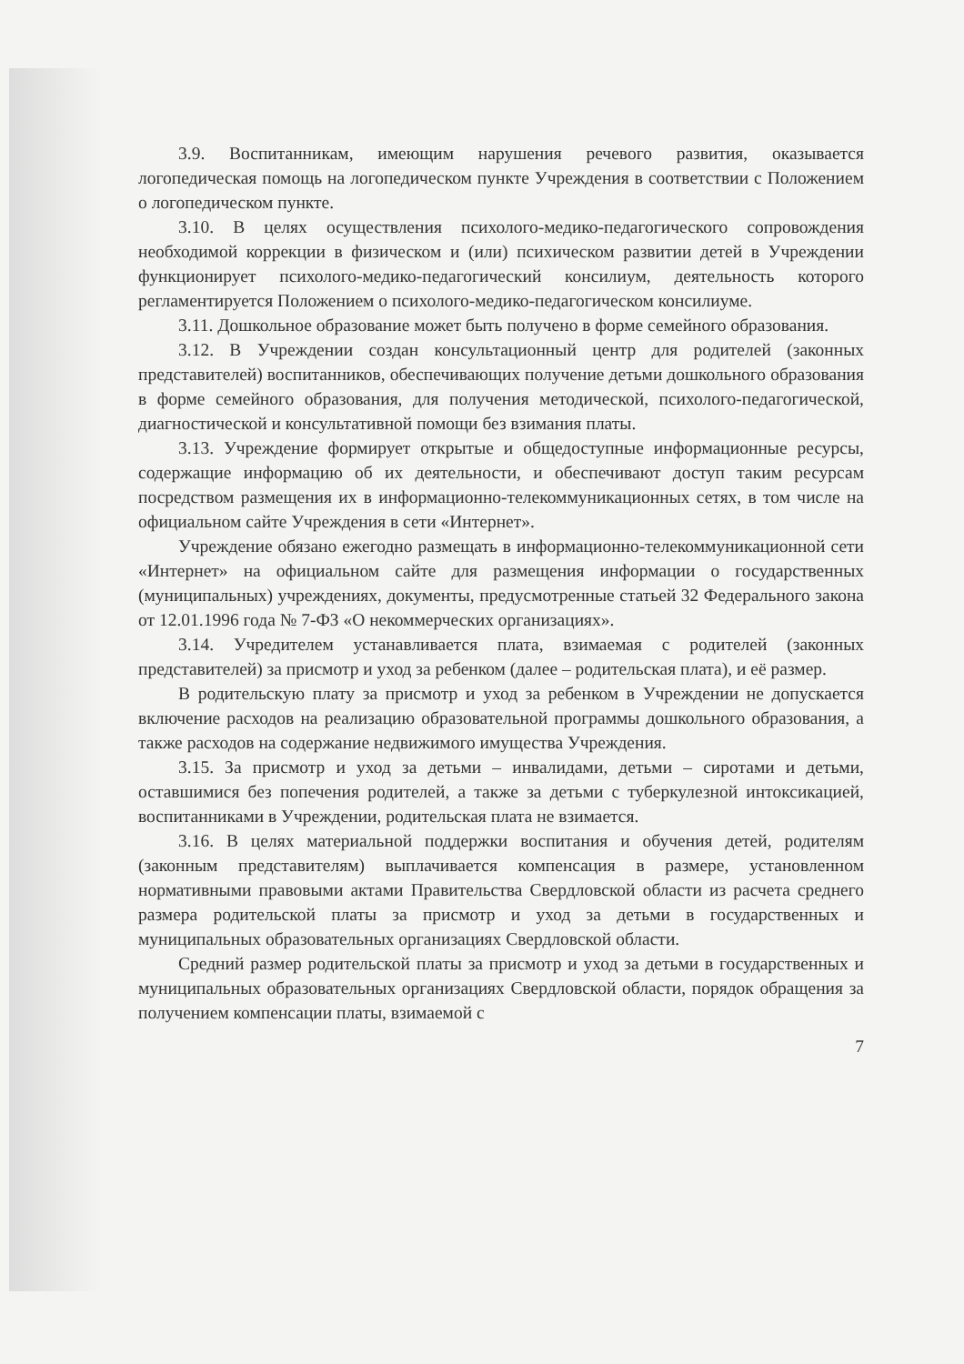3.9. Воспитанникам, имеющим нарушения речевого развития, оказывается логопедическая помощь на логопедическом пункте Учреждения в соответствии с Положением о логопедическом пункте.
3.10. В целях осуществления психолого-медико-педагогического сопровождения необходимой коррекции в физическом и (или) психическом развитии детей в Учреждении функционирует психолого-медико-педагогический консилиум, деятельность которого регламентируется Положением о психолого-медико-педагогическом консилиуме.
3.11. Дошкольное образование может быть получено в форме семейного образования.
3.12. В Учреждении создан консультационный центр для родителей (законных представителей) воспитанников, обеспечивающих получение детьми дошкольного образования в форме семейного образования, для получения методической, психолого-педагогической, диагностической и консультативной помощи без взимания платы.
3.13. Учреждение формирует открытые и общедоступные информационные ресурсы, содержащие информацию об их деятельности, и обеспечивают доступ таким ресурсам посредством размещения их в информационно-телекоммуникационных сетях, в том числе на официальном сайте Учреждения в сети «Интернет».
Учреждение обязано ежегодно размещать в информационно-телекоммуникационной сети «Интернет» на официальном сайте для размещения информации о государственных (муниципальных) учреждениях, документы, предусмотренные статьей 32 Федерального закона от 12.01.1996 года № 7-ФЗ «О некоммерческих организациях».
3.14. Учредителем устанавливается плата, взимаемая с родителей (законных представителей) за присмотр и уход за ребенком (далее – родительская плата), и её размер.
В родительскую плату за присмотр и уход за ребенком в Учреждении не допускается включение расходов на реализацию образовательной программы дошкольного образования, а также расходов на содержание недвижимого имущества Учреждения.
3.15. За присмотр и уход за детьми – инвалидами, детьми – сиротами и детьми, оставшимися без попечения родителей, а также за детьми с туберкулезной интоксикацией, воспитанниками в Учреждении, родительская плата не взимается.
3.16. В целях материальной поддержки воспитания и обучения детей, родителям (законным представителям) выплачивается компенсация в размере, установленном нормативными правовыми актами Правительства Свердловской области из расчета среднего размера родительской платы за присмотр и уход за детьми в государственных и муниципальных образовательных организациях Свердловской области.
Средний размер родительской платы за присмотр и уход за детьми в государственных и муниципальных образовательных организациях Свердловской области, порядок обращения за получением компенсации платы, взимаемой с
7